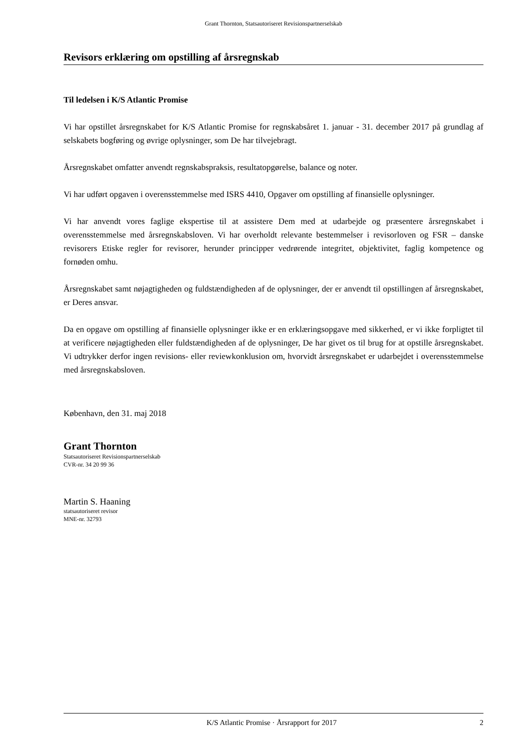Grant Thornton, Statsautoriseret Revisionspartnerselskab
Revisors erklæring om opstilling af årsregnskab
Til ledelsen i K/S Atlantic Promise
Vi har opstillet årsregnskabet for K/S Atlantic Promise for regnskabsåret 1. januar - 31. december 2017 på grundlag af selskabets bogføring og øvrige oplysninger, som De har tilvejebragt.
Årsregnskabet omfatter anvendt regnskabspraksis, resultatopgørelse, balance og noter.
Vi har udført opgaven i overensstemmelse med ISRS 4410, Opgaver om opstilling af finansielle oplysninger.
Vi har anvendt vores faglige ekspertise til at assistere Dem med at udarbejde og præsentere årsregnskabet i overensstemmelse med årsregnskabsloven. Vi har overholdt relevante bestemmelser i revisorloven og FSR – danske revisorers Etiske regler for revisorer, herunder principper vedrørende integritet, objektivitet, faglig kompetence og fornøden omhu.
Årsregnskabet samt nøjagtigheden og fuldstændigheden af de oplysninger, der er anvendt til opstillingen af årsregnskabet, er Deres ansvar.
Da en opgave om opstilling af finansielle oplysninger ikke er en erklæringsopgave med sikkerhed, er vi ikke forpligtet til at verificere nøjagtigheden eller fuldstændigheden af de oplysninger, De har givet os til brug for at opstille årsregnskabet. Vi udtrykker derfor ingen revisions- eller reviewkonklusion om, hvorvidt årsregnskabet er udarbejdet i overensstemmelse med årsregnskabsloven.
København, den 31. maj 2018
Grant Thornton
Statsautoriseret Revisionspartnerselskab
CVR-nr. 34 20 99 36
Martin S. Haaning
statsautoriseret revisor
MNE-nr. 32793
K/S Atlantic Promise · Årsrapport for 2017 2